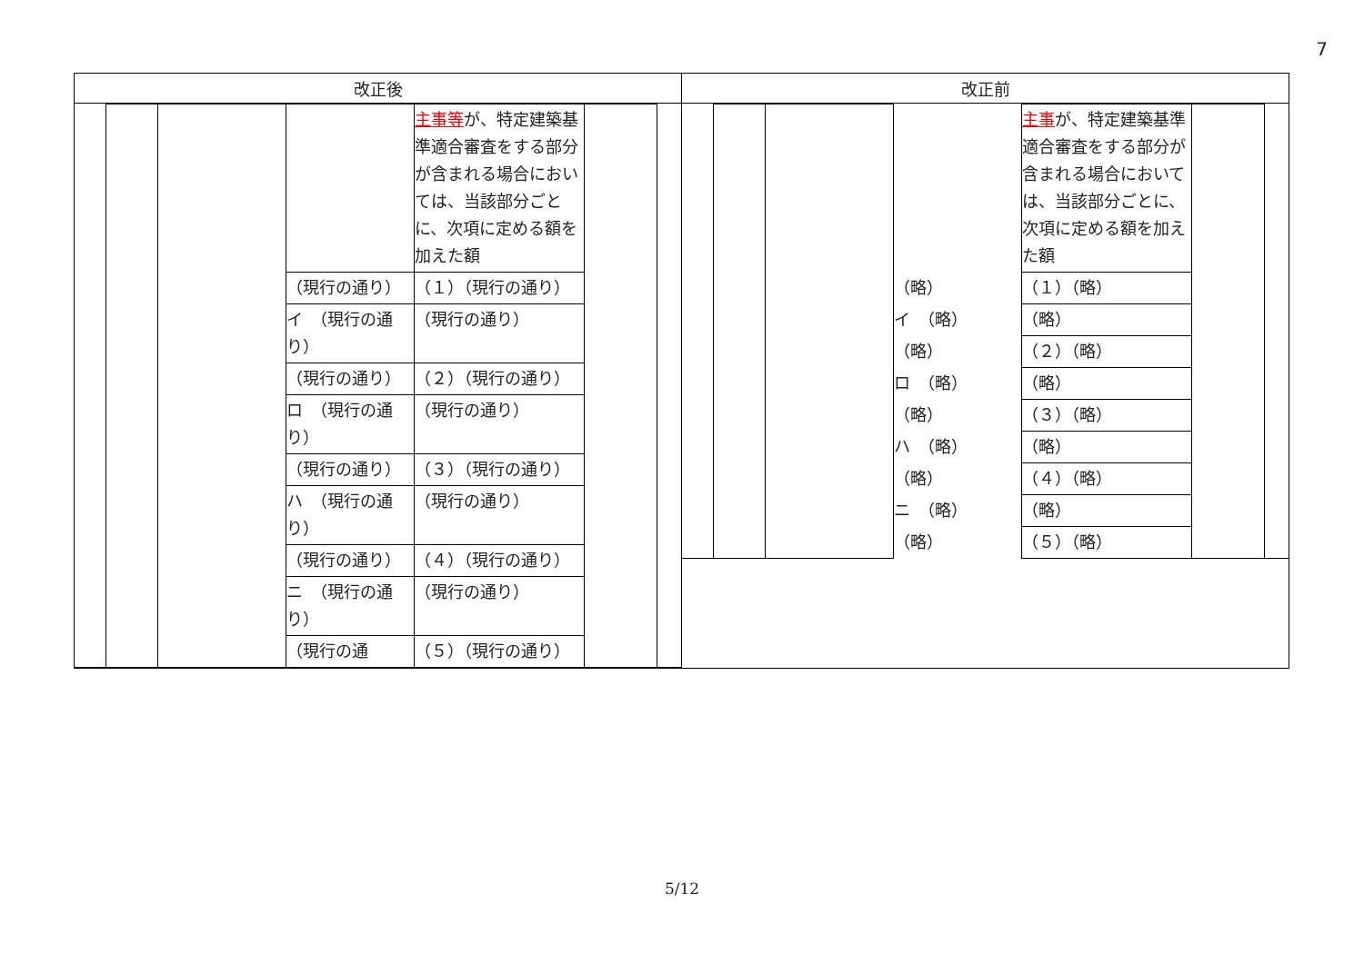7
| 改正後 | 改正前 |
| --- | --- |
| / / / / / 主事等 が、特定建築基準適合審査をする部分が含まれる場合においては、当該部分ごとに、次項に定める額を加えた額 / / / / / / / （現行の通り） / （１）（現行の通り） / / / / / / / イ （現行の通り） / （現行の通り） / / / / / / / （現行の通り） / （２）（現行の通り） / / / / / / / ロ （現行の通り） / （現行の通り） / / / / / / / （現行の通り） / （３）（現行の通り） / / / / / / / ハ （現行の通り） / （現行の通り） / / / / / / / （現行の通り） / （４）（現行の通り） / / / / / / / ニ （現行の通り） / （現行の通り） / / / / / / / （現行の通 / （５）（現行の通り） / / / | / / / / / 主事 が、特定建築基準適合審査をする部分が含まれる場合においては、当該部分ごとに、次項に定める額を加えた額 / / / / / / / （略） / （１）（略） / / / / / / / イ （略） / （略） / / / / / / / （略） / （２）（略） / / / / / / / ロ （略） / （略） / / / / / / / （略） / （３）（略） / / / / / / / ハ （略） / （略） / / / / / / / （略） / （４）（略） / / / / / / / ニ （略） / （略） / / / / / / / （略） / （５）（略） / / / |
5/12